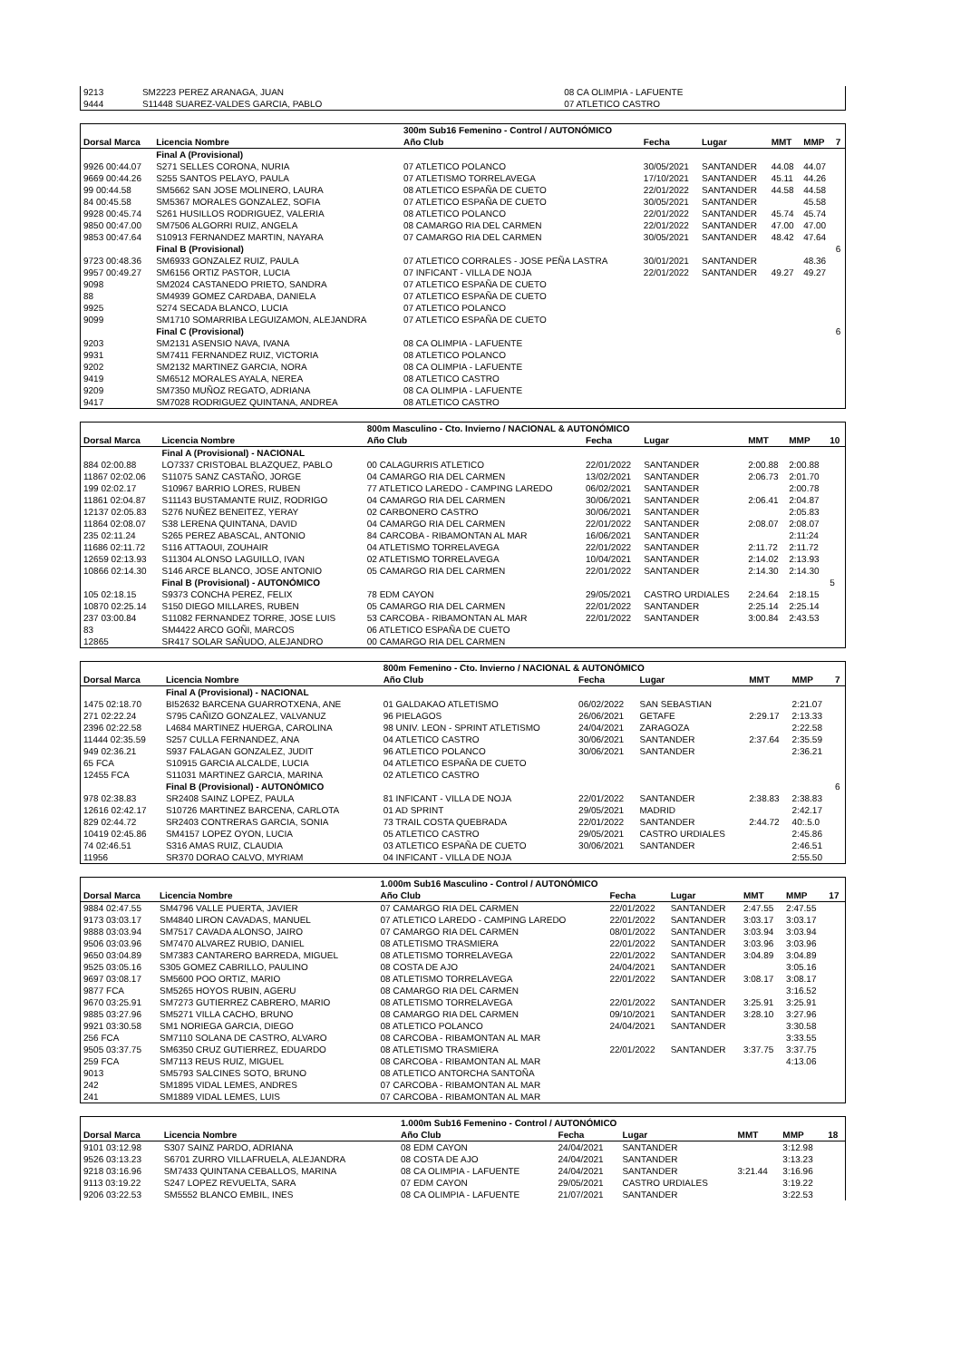| 9213 | SM2223 PEREZ ARANAGA, JUAN | 08 CA OLIMPIA - LAFUENTE |
| 9444 | S11448 SUAREZ-VALDES GARCIA, PABLO | 07 ATLETICO CASTRO |
| | | 300m Sub16 Femenino - Control / AUTONÓMICO | | | | | |
| Dorsal Marca | Licencia Nombre | Año Club | Fecha | Lugar | MMT | MMP | 7 |
| | Final A (Provisional) | | | | | | |
| 9926 00:44.07 | S271 SELLES CORONA, NURIA | 07 ATLETICO POLANCO | 30/05/2021 | SANTANDER | 44.08 | 44.07 | |
| 9669 00:44.26 | S255 SANTOS PELAYO, PAULA | 07 ATLETISMO TORRELAVEGA | 17/10/2021 | SANTANDER | 45.11 | 44.26 | |
| 99 00:44.58 | SM5662 SAN JOSE MOLINERO, LAURA | 08 ATLETICO ESPAÑA DE CUETO | 22/01/2022 | SANTANDER | 44.58 | 44.58 | |
| 84 00:45.58 | SM5367 MORALES GONZALEZ, SOFIA | 07 ATLETICO ESPAÑA DE CUETO | 30/05/2021 | SANTANDER | | 45.58 | |
| 9928 00:45.74 | S261 HUSILLOS RODRIGUEZ, VALERIA | 08 ATLETICO POLANCO | 22/01/2022 | SANTANDER | 45.74 | 45.74 | |
| 9850 00:47.00 | SM7506 ALGORRI RUIZ, ANGELA | 08 CAMARGO RIA DEL CARMEN | 22/01/2022 | SANTANDER | 47.00 | 47.00 | |
| 9853 00:47.64 | S10913 FERNANDEZ MARTIN, NAYARA | 07 CAMARGO RIA DEL CARMEN | 30/05/2021 | SANTANDER | 48.42 | 47.64 | |
| | Final B (Provisional) | | | | | | 6 |
| 9723 00:48.36 | SM6933 GONZALEZ RUIZ, PAULA | 07 ATLETICO CORRALES - JOSE PEÑA LASTRA | 30/01/2021 | SANTANDER | | 48.36 | |
| 9957 00:49.27 | SM6156 ORTIZ PASTOR, LUCIA | 07 INFICANT - VILLA DE NOJA | 22/01/2022 | SANTANDER | 49.27 | 49.27 | |
| 9098 | SM2024 CASTANEDO PRIETO, SANDRA | 07 ATLETICO ESPAÑA DE CUETO | | | | | |
| 88 | SM4939 GOMEZ CARDABA, DANIELA | 07 ATLETICO ESPAÑA DE CUETO | | | | | |
| 9925 | S274 SECADA BLANCO, LUCIA | 07 ATLETICO POLANCO | | | | | |
| 9099 | SM1710 SOMARRIBA LEGUIZAMON, ALEJANDRA | 07 ATLETICO ESPAÑA DE CUETO | | | | | |
| | Final C (Provisional) | | | | | | 6 |
| 9203 | SM2131 ASENSIO NAVA, IVANA | 08 CA OLIMPIA - LAFUENTE | | | | | |
| 9931 | SM7411 FERNANDEZ RUIZ, VICTORIA | 08 ATLETICO POLANCO | | | | | |
| 9202 | SM2132 MARTINEZ GARCIA, NORA | 08 CA OLIMPIA - LAFUENTE | | | | | |
| 9419 | SM6512 MORALES AYALA, NEREA | 08 ATLETICO CASTRO | | | | | |
| 9209 | SM7350 MUÑOZ REGATO, ADRIANA | 08 CA OLIMPIA - LAFUENTE | | | | | |
| 9417 | SM7028 RODRIGUEZ QUINTANA, ANDREA | 08 ATLETICO CASTRO | | | | | |
| | | 800m Masculino - Cto. Invierno / NACIONAL & AUTONÓMICO | | | | | |
| Dorsal Marca | Licencia Nombre | Año Club | Fecha | Lugar | MMT | MMP | 10 |
| | Final A (Provisional) - NACIONAL | | | | | | |
| 884 02:00.88 | LO7337 CRISTOBAL BLAZQUEZ, PABLO | 00 CALAGURRIS ATLETICO | 22/01/2022 | SANTANDER | 2:00.88 | 2:00.88 | |
| 11867 02:02.06 | S11075 SANZ CASTAÑO, JORGE | 04 CAMARGO RIA DEL CARMEN | 13/02/2021 | SANTANDER | 2:06.73 | 2:01.70 | |
| 199 02:02.17 | S10967 BARRIO LORES, RUBEN | 77 ATLETICO LAREDO - CAMPING LAREDO | 06/02/2021 | SANTANDER | | 2:00.78 | |
| 11861 02:04.87 | S11143 BUSTAMANTE RUIZ, RODRIGO | 04 CAMARGO RIA DEL CARMEN | 30/06/2021 | SANTANDER | 2:06.41 | 2:04.87 | |
| 12137 02:05.83 | S276 NUÑEZ BENEITEZ, YERAY | 02 CARBONERO CASTRO | 30/06/2021 | SANTANDER | | 2:05.83 | |
| 11864 02:08.07 | S38 LERENA QUINTANA, DAVID | 04 CAMARGO RIA DEL CARMEN | 22/01/2022 | SANTANDER | 2:08.07 | 2:08.07 | |
| 235 02:11.24 | S265 PEREZ ABASCAL, ANTONIO | 84 CARCOBA - RIBAMONTAN AL MAR | 16/06/2021 | SANTANDER | | 2:11:24 | |
| 11686 02:11.72 | S116 ATTAOUI, ZOUHAIR | 04 ATLETISMO TORRELAVEGA | 22/01/2022 | SANTANDER | 2:11.72 | 2:11.72 | |
| 12659 02:13.93 | S11304 ALONSO LAGUILLO, IVAN | 02 ATLETISMO TORRELAVEGA | 10/04/2021 | SANTANDER | 2:14.02 | 2:13.93 | |
| 10866 02:14.30 | S146 ARCE BLANCO, JOSE ANTONIO | 05 CAMARGO RIA DEL CARMEN | 22/01/2022 | SANTANDER | 2:14.30 | 2:14.30 | |
| | Final B (Provisional) - AUTONÓMICO | | | | | | 5 |
| 105 02:18.15 | S9373 CONCHA PEREZ, FELIX | 78 EDM CAYON | 29/05/2021 | CASTRO URDIALES | 2:24.64 | 2:18.15 | |
| 10870 02:25.14 | S150 DIEGO MILLARES, RUBEN | 05 CAMARGO RIA DEL CARMEN | 22/01/2022 | SANTANDER | 2:25.14 | 2:25.14 | |
| 237 03:00.84 | S11082 FERNANDEZ TORRE, JOSE LUIS | 53 CARCOBA - RIBAMONTAN AL MAR | 22/01/2022 | SANTANDER | 3:00.84 | 2:43.53 | |
| 83 | SM4422 ARCO GOÑI, MARCOS | 06 ATLETICO ESPAÑA DE CUETO | | | | | |
| 12865 | SR417 SOLAR SAÑUDO, ALEJANDRO | 00 CAMARGO RIA DEL CARMEN | | | | | |
| | | 800m Femenino - Cto. Invierno / NACIONAL & AUTONÓMICO | | | | | |
| Dorsal Marca | Licencia Nombre | Año Club | Fecha | Lugar | MMT | MMP | 7 |
| | Final A (Provisional) - NACIONAL | | | | | | |
| 1475 02:18.70 | BI52632 BARCENA GUARROTXENA, ANE | 01 GALDAKAO ATLETISMO | 06/02/2022 | SAN SEBASTIAN | | 2:21.07 | |
| 271 02:22.24 | S795 CAÑIZO GONZALEZ, VALVANUZ | 96 PIELAGOS | 26/06/2021 | GETAFE | 2:29.17 | 2:13.33 | |
| 2396 02:22.58 | L4684 MARTINEZ HUERGA, CAROLINA | 98 UNIV. LEON - SPRINT ATLETISMO | 24/04/2021 | ZARAGOZA | | 2:22.58 | |
| 11444 02:35.59 | S257 CULLA FERNANDEZ, ANA | 04 ATLETICO CASTRO | 30/06/2021 | SANTANDER | 2:37.64 | 2:35.59 | |
| 949 02:36.21 | S937 FALAGAN GONZALEZ, JUDIT | 96 ATLETICO POLANCO | 30/06/2021 | SANTANDER | | 2:36.21 | |
| 65 FCA | S10915 GARCIA ALCALDE, LUCIA | 04 ATLETICO ESPAÑA DE CUETO | | | | | |
| 12455 FCA | S11031 MARTINEZ GARCIA, MARINA | 02 ATLETICO CASTRO | | | | | |
| | Final B (Provisional) - AUTONÓMICO | | | | | | 6 |
| 978 02:38.83 | SR2408 SAINZ LOPEZ, PAULA | 81 INFICANT - VILLA DE NOJA | 22/01/2022 | SANTANDER | 2:38.83 | 2:38.83 | |
| 12616 02:42.17 | S10726 MARTINEZ BARCENA, CARLOTA | 01 AD SPRINT | 29/05/2021 | MADRID | | 2:42.17 | |
| 829 02:44.72 | SR2403 CONTRERAS GARCIA, SONIA | 73 TRAIL COSTA QUEBRADA | 22/01/2022 | SANTANDER | 2:44.72 | 40:.5.0 | |
| 10419 02:45.86 | SM4157 LOPEZ OYON, LUCIA | 05 ATLETICO CASTRO | 29/05/2021 | CASTRO URDIALES | | 2:45.86 | |
| 74 02:46.51 | S316 AMAS RUIZ, CLAUDIA | 03 ATLETICO ESPAÑA DE CUETO | 30/06/2021 | SANTANDER | | 2:46.51 | |
| 11956 | SR370 DORAO CALVO, MYRIAM | 04 INFICANT - VILLA DE NOJA | | | | 2:55.50 | |
| | | 1.000m Sub16 Masculino - Control / AUTONÓMICO | | | | | |
| Dorsal Marca | Licencia Nombre | Año Club | Fecha | Lugar | MMT | MMP | 17 |
| 9884 02:47.55 | SM4796 VALLE PUERTA, JAVIER | 07 CAMARGO RIA DEL CARMEN | 22/01/2022 | SANTANDER | 2:47.55 | 2:47.55 | |
| 9173 03:03.17 | SM4840 LIRON CAVADAS, MANUEL | 07 ATLETICO LAREDO - CAMPING LAREDO | 22/01/2022 | SANTANDER | 3:03.17 | 3:03.17 | |
| 9888 03:03.94 | SM7517 CAVADA ALONSO, JAIRO | 07 CAMARGO RIA DEL CARMEN | 08/01/2022 | SANTANDER | 3:03.94 | 3:03.94 | |
| 9506 03:03.96 | SM7470 ALVAREZ RUBIO, DANIEL | 08 ATLETISMO TRASMIERA | 22/01/2022 | SANTANDER | 3:03.96 | 3:03.96 | |
| 9650 03:04.89 | SM7383 CANTARERO BARREDA, MIGUEL | 08 ATLETISMO TORRELAVEGA | 22/01/2022 | SANTANDER | 3:04.89 | 3:04.89 | |
| 9525 03:05.16 | S305 GOMEZ CABRILLO, PAULINO | 08 COSTA DE AJO | 24/04/2021 | SANTANDER | | 3:05.16 | |
| 9697 03:08.17 | SM5600 POO ORTIZ, MARIO | 08 ATLETISMO TORRELAVEGA | 22/01/2022 | SANTANDER | 3:08.17 | 3:08.17 | |
| 9877 FCA | SM5265 HOYOS RUBIN, AGERU | 08 CAMARGO RIA DEL CARMEN | | | | 3:16.52 | |
| 9670 03:25.91 | SM7273 GUTIERREZ CABRERO, MARIO | 08 ATLETISMO TORRELAVEGA | 22/01/2022 | SANTANDER | 3:25.91 | 3:25.91 | |
| 9885 03:27.96 | SM5271 VILLA CACHO, BRUNO | 08 CAMARGO RIA DEL CARMEN | 09/10/2021 | SANTANDER | 3:28.10 | 3:27.96 | |
| 9921 03:30.58 | SM1 NORIEGA GARCIA, DIEGO | 08 ATLETICO POLANCO | 24/04/2021 | SANTANDER | | 3:30.58 | |
| 256 FCA | SM7110 SOLANA DE CASTRO, ALVARO | 08 CARCOBA - RIBAMONTAN AL MAR | | | | 3:33.55 | |
| 9505 03:37.75 | SM6350 CRUZ GUTIERREZ, EDUARDO | 08 ATLETISMO TRASMIERA | 22/01/2022 | SANTANDER | 3:37.75 | 3:37.75 | |
| 259 FCA | SM7113 REUS RUIZ, MIGUEL | 08 CARCOBA - RIBAMONTAN AL MAR | | | | 4:13.06 | |
| 9013 | SM5793 SALCINES SOTO, BRUNO | 08 ATLETICO ANTORCHA SANTOÑA | | | | | |
| 242 | SM1895 VIDAL LEMES, ANDRES | 07 CARCOBA - RIBAMONTAN AL MAR | | | | | |
| 241 | SM1889 VIDAL LEMES, LUIS | 07 CARCOBA - RIBAMONTAN AL MAR | | | | | |
| | | 1.000m Sub16 Femenino - Control / AUTONÓMICO | | | | | |
| Dorsal Marca | Licencia Nombre | Año Club | Fecha | Lugar | MMT | MMP | 18 |
| 9101 03:12.98 | S307 SAINZ PARDO, ADRIANA | 08 EDM CAYON | 24/04/2021 | SANTANDER | | 3:12.98 | |
| 9526 03:13.23 | S6701 ZURRO VILLAFRUELA, ALEJANDRA | 08 COSTA DE AJO | 24/04/2021 | SANTANDER | | 3:13.23 | |
| 9218 03:16.96 | SM7433 QUINTANA CEBALLOS, MARINA | 08 CA OLIMPIA - LAFUENTE | 24/04/2021 | SANTANDER | 3:21.44 | 3:16.96 | |
| 9113 03:19.22 | S247 LOPEZ REVUELTA, SARA | 07 EDM CAYON | 29/05/2021 | CASTRO URDIALES | | 3:19.22 | |
| 9206 03:22.53 | SM5552 BLANCO EMBIL, INES | 08 CA OLIMPIA - LAFUENTE | 21/07/2021 | SANTANDER | | 3:22.53 | |